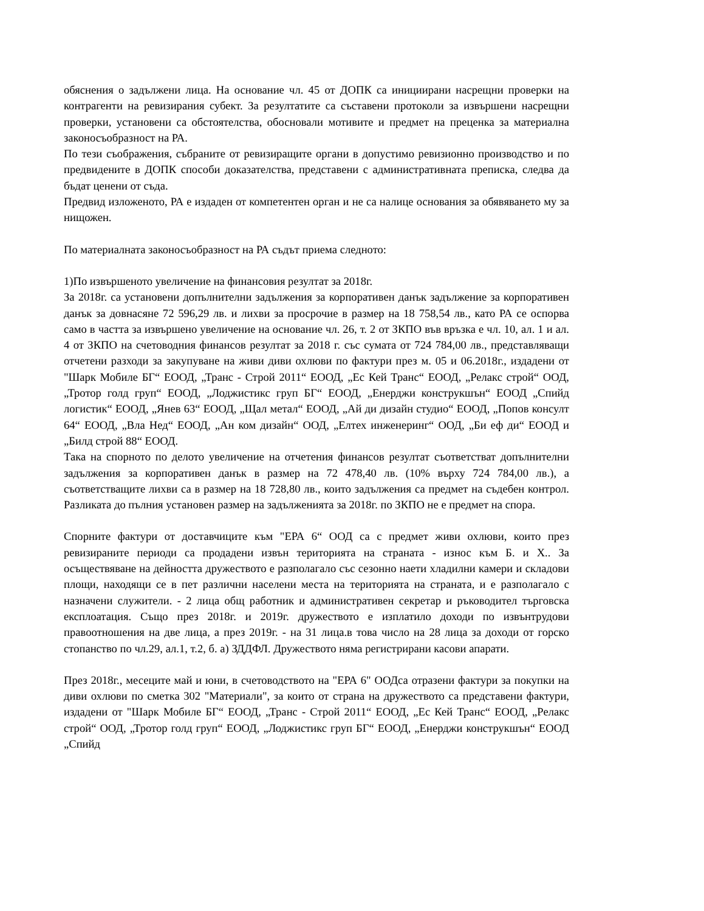обяснения о задължени лица. На основание чл. 45 от ДОПК са инициирани насрещни проверки на контрагенти на ревизирания субект. За резултатите са съставени протоколи за извършени насрещни проверки, установени са обстоятелства, обосновали мотивите и предмет на преценка за материална законосъобразност на РА.
По тези съображения, събраните от ревизиращите органи в допустимо ревизионно производство и по предвидените в ДОПК способи доказателства, представени с административната преписка, следва да бъдат ценени от съда.
Предвид изложеното, РА е издаден от компетентен орган и не са налице основания за обявяването му за нищожен.
По материалната законосъобразност на РА съдът приема следното:
1)По извършеното увеличение на финансовия резултат за 2018г.
За 2018г. са установени допълнителни задължения за корпоративен данък задължение за корпоративен данък за довнасяне 72 596,29 лв. и лихви за просрочие в размер на 18 758,54 лв., като РА се оспорва само в частта за извършено увеличение на основание чл. 26, т. 2 от ЗКПО във връзка е чл. 10, ал. 1 и ал. 4 от ЗКПО на счетоводния финансов резултат за 2018 г. със сумата от 724 784,00 лв., представляващи отчетени разходи за закупуване на живи диви охлюви по фактури през м. 05 и 06.2018г., издадени от "Шарк Мобиле БГ“ ЕООД, „Транс - Строй 2011“ ЕООД, „Ес Кей Транс“ ЕООД, „Релакс строй“ ООД, „Тротор голд груп“ ЕООД, „Лоджистикс груп БГ“ ЕООД, „Енерджи конструкшън“ ЕООД „Спийд логистик“ ЕООД, „Янев 63“ ЕООД, „Щал метал“ ЕООД, „Ай ди дизайн студио“ ЕООД, „Попов консулт 64“ ЕООД, „Вла Нед“ ЕООД, „Ан ком дизайн“ ООД, „Елтех инженеринг“ ООД, „Би еф ди“ ЕООД и „Билд строй 88“ ЕООД.
Така на спорното по делото увеличение на отчетения финансов резултат съответстват допълнителни задължения за корпоративен данък в размер на 72 478,40 лв. (10% върху 724 784,00 лв.), а съответстващите лихви са в размер на 18 728,80 лв., които задължения са предмет на съдебен контрол. Разликата до пълния установен размер на задълженията за 2018г. по ЗКПО не е предмет на спора.
Спорните фактури от доставчиците към "ЕРА 6“ ООД са с предмет живи охлюви, които през ревизираните периоди са продадени извън територията на страната - износ към Б. и Х.. За осъществяване на дейността дружеството е разполагало със сезонно наети хладилни камери и складови площи, находящи се в пет различни населени места на територията на страната, и е разполагало с назначени служители. - 2 лица общ работник и административен секретар и ръководител търговска експлоатация. Също през 2018г. и 2019г. дружеството е изплатило доходи по извънтрудови правоотношения на две лица, а през 2019г. - на 31 лица.в това число на 28 лица за доходи от горско стопанство по чл.29, ал.1, т.2, б. а) ЗДДФЛ. Дружеството няма регистрирани касови апарати.
През 2018г., месеците май и юни, в счетоводството на "ЕРА 6" ООДса отразени фактури за покупки на диви охлюви по сметка 302 "Материали", за които от страна на дружеството са представени фактури, издадени от "Шарк Мобиле БГ“ ЕООД, „Транс - Строй 2011“ ЕООД, „Ес Кей Транс“ ЕООД, „Релакс строй“ ООД, „Тротор голд груп“ ЕООД, „Лоджистикс груп БГ“ ЕООД, „Енерджи конструкшън“ ЕООД „Спийд